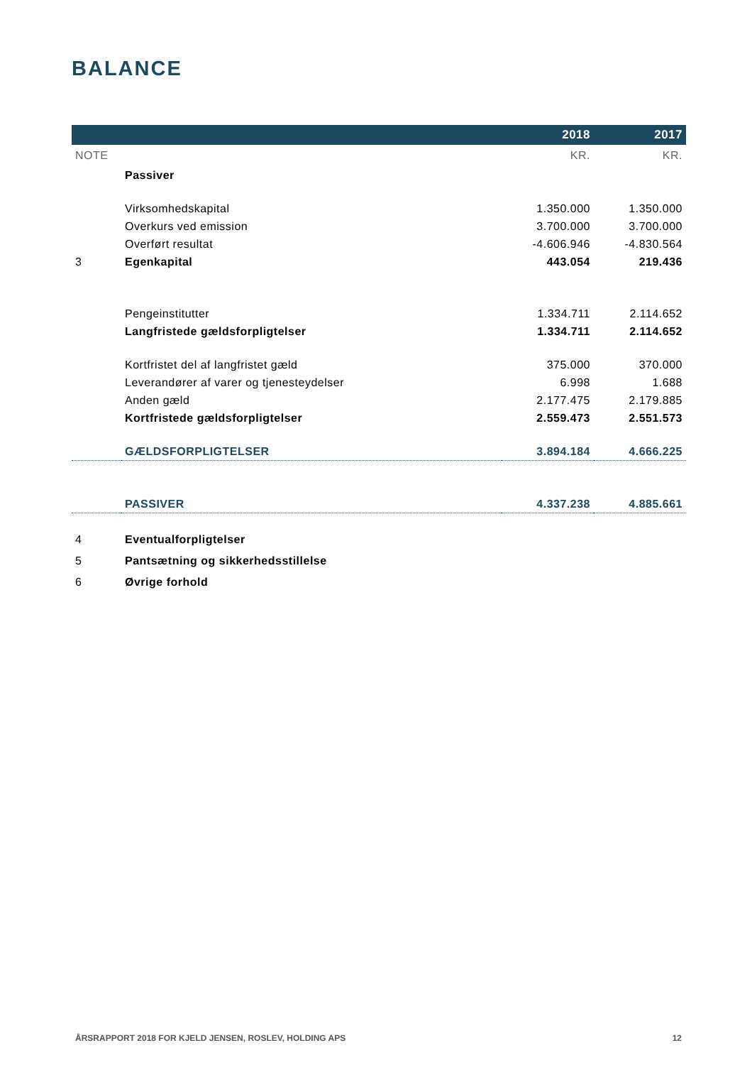BALANCE
| | | 2018 | 2017 |
| --- | --- | --- | --- |
| NOTE | | KR. | KR. |
| | Passiver | | |
| | Virksomhedskapital | 1.350.000 | 1.350.000 |
| | Overkurs ved emission | 3.700.000 | 3.700.000 |
| | Overført resultat | -4.606.946 | -4.830.564 |
| 3 | Egenkapital | 443.054 | 219.436 |
| | Pengeinstitutter | 1.334.711 | 2.114.652 |
| | Langfristede gældsforpligtelser | 1.334.711 | 2.114.652 |
| | Kortfristet del af langfristet gæld | 375.000 | 370.000 |
| | Leverandører af varer og tjenesteydelser | 6.998 | 1.688 |
| | Anden gæld | 2.177.475 | 2.179.885 |
| | Kortfristede gældsforpligtelser | 2.559.473 | 2.551.573 |
| | GÆLDSFORPLIGTELSER | 3.894.184 | 4.666.225 |
| | PASSIVER | 4.337.238 | 4.885.661 |
| 4 | Eventualforpligtelser | | |
| 5 | Pantsætning og sikkerhedsstillelse | | |
| 6 | Øvrige forhold | | |
ÅRSRAPPORT 2018 FOR KJELD JENSEN, ROSLEV, HOLDING APS 12